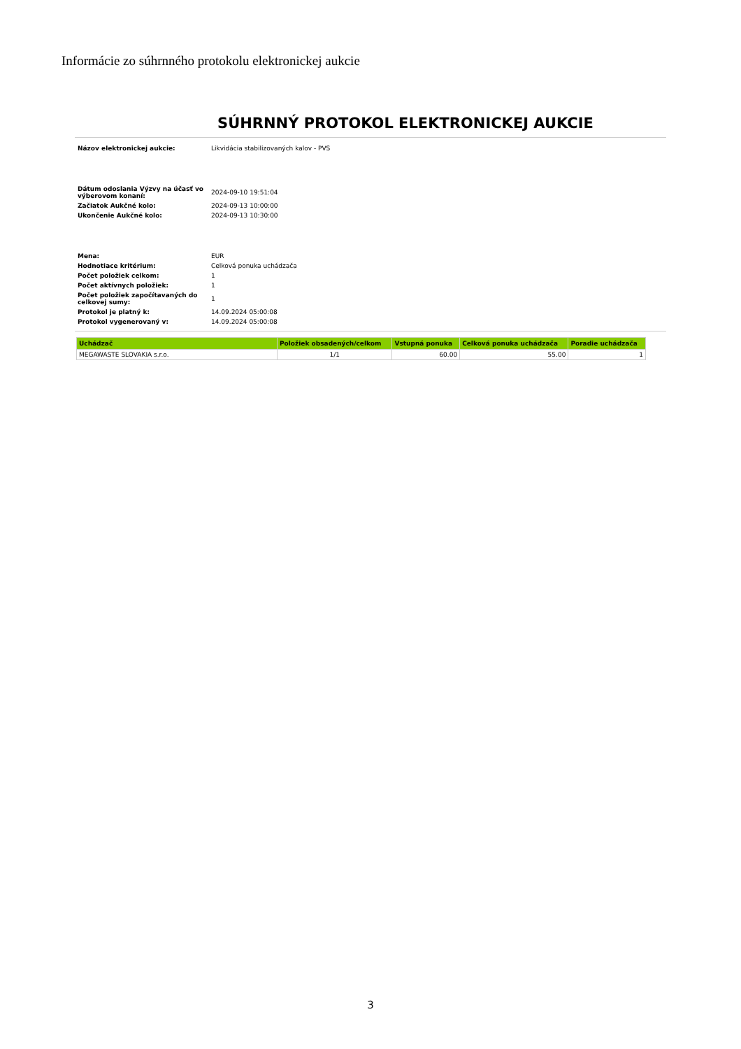Informácie zo súhrnného protokolu elektronickej aukcie
SÚHRNNÝ PROTOKOL ELEKTRONICKEJ AUKCIE
| Názov elektronickej aukcie: | Likvidácia stabilizovaných kalov - PVS |
| Dátum odoslania Výzvy na účasť vo výberovom konaní: | 2024-09-10 19:51:04 |
| Začiatok Aukčné kolo: | 2024-09-13 10:00:00 |
| Ukončenie Aukčné kolo: | 2024-09-13 10:30:00 |
| Mena: | EUR |
| Hodnotiace kritérium: | Celková ponuka uchádzača |
| Počet položiek celkom: | 1 |
| Počet aktívnych položiek: | 1 |
| Počet položiek započítavaných do celkovej sumy: | 1 |
| Protokol je platný k: | 14.09.2024 05:00:08 |
| Protokol vygenerovaný v: | 14.09.2024 05:00:08 |
| Uchádzač | Položiek obsadených/celkom | Vstupná ponuka | Celková ponuka uchádzača | Poradie uchádzača |
| --- | --- | --- | --- | --- |
| MEGAWASTE SLOVAKIA s.r.o. | 1/1 | 60.00 | 55.00 | 1 |
3